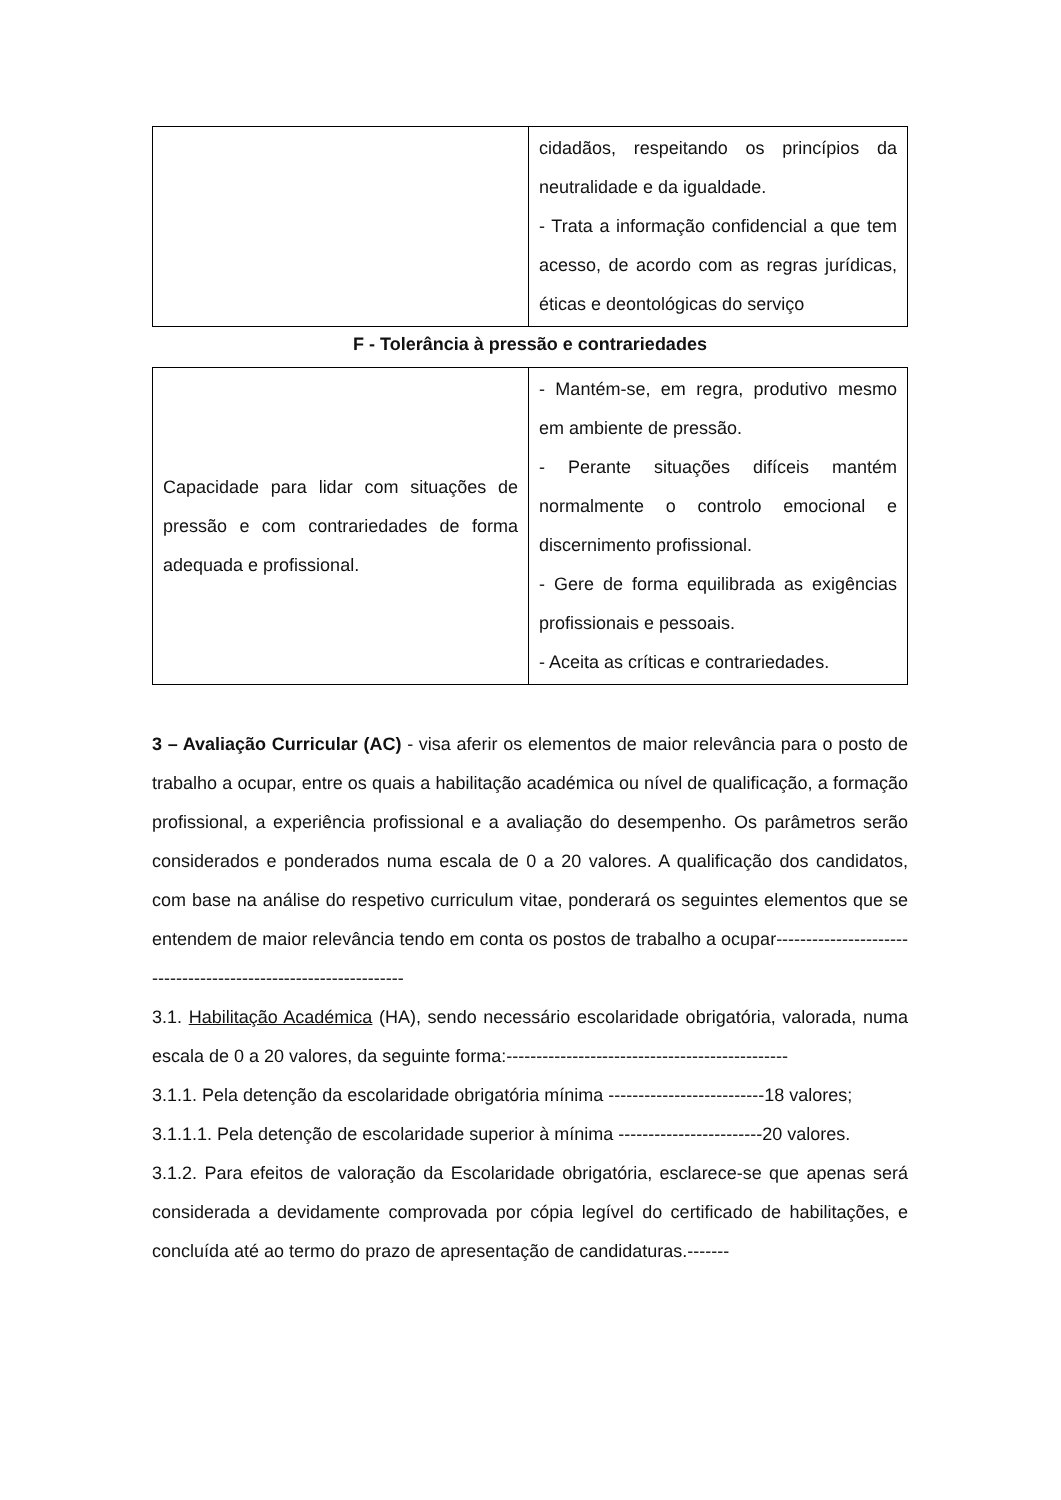| | cidadãos, respeitando os princípios da neutralidade e da igualdade. - Trata a informação confidencial a que tem acesso, de acordo com as regras jurídicas, éticas e deontológicas do serviço |
F - Tolerância à pressão e contrariedades
| Capacidade para lidar com situações de pressão e com contrariedades de forma adequada e profissional. | - Mantém-se, em regra, produtivo mesmo em ambiente de pressão. - Perante situações difíceis mantém normalmente o controlo emocional e discernimento profissional. - Gere de forma equilibrada as exigências profissionais e pessoais. - Aceita as críticas e contrariedades. |
3 – Avaliação Curricular (AC) - visa aferir os elementos de maior relevância para o posto de trabalho a ocupar, entre os quais a habilitação académica ou nível de qualificação, a formação profissional, a experiência profissional e a avaliação do desempenho. Os parâmetros serão considerados e ponderados numa escala de 0 a 20 valores. A qualificação dos candidatos, com base na análise do respetivo curriculum vitae, ponderará os seguintes elementos que se entendem de maior relevância tendo em conta os postos de trabalho a ocupar----------------------------------------------------------------
3.1. Habilitação Académica (HA), sendo necessário escolaridade obrigatória, valorada, numa escala de 0 a 20 valores, da seguinte forma:-----------------------------------------------
3.1.1. Pela detenção da escolaridade obrigatória mínima --------------------------18 valores;
3.1.1.1. Pela detenção de escolaridade superior à mínima ------------------------20 valores.
3.1.2. Para efeitos de valoração da Escolaridade obrigatória, esclarece-se que apenas será considerada a devidamente comprovada por cópia legível do certificado de habilitações, e concluída até ao termo do prazo de apresentação de candidaturas.-------